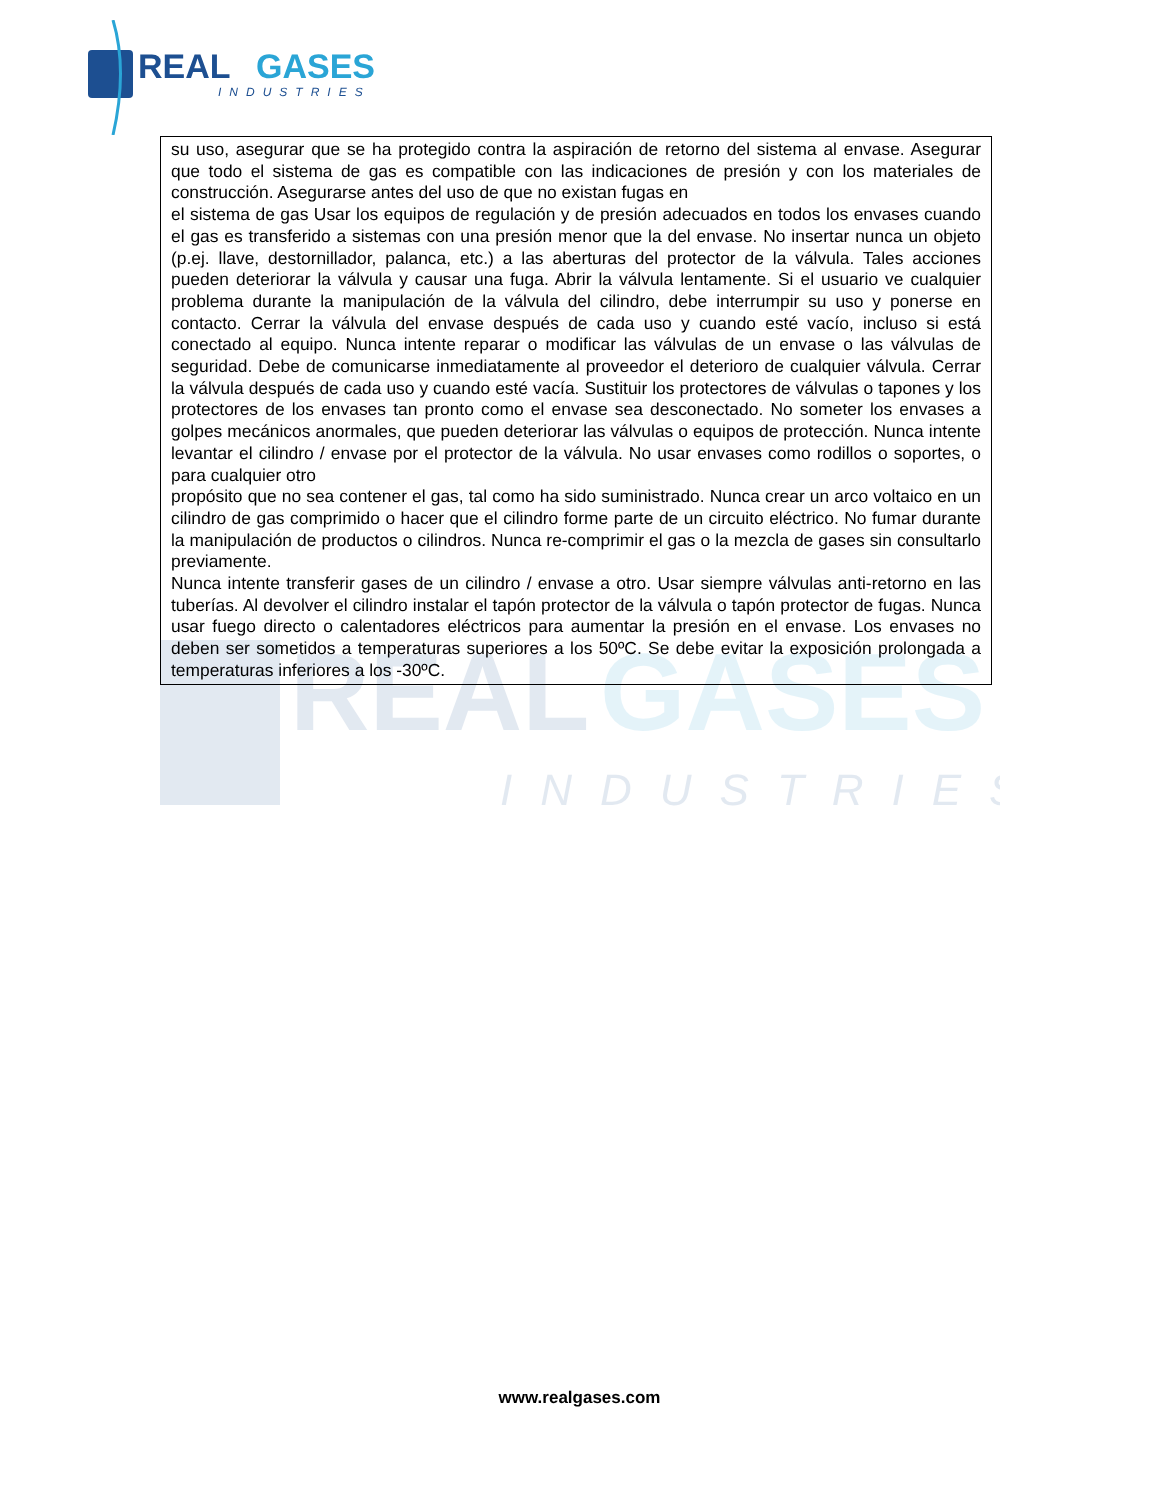REAL
GASES
INDUSTRIES
REAL
GASES
INDUSTRIES
| su uso, asegurar que se ha protegido contra la aspiración de retorno del sistema al envase. Asegurar que todo el sistema de gas es compatible con las indicaciones de presión y con los materiales de construcción. Asegurarse antes del uso de que no existan fugas en el sistema de gas Usar los equipos de regulación y de presión adecuados en todos los envases cuando el gas es transferido a sistemas con una presión menor que la del envase. No insertar nunca un objeto (p.ej. llave, destornillador, palanca, etc.) a las aberturas del protector de la válvula. Tales acciones pueden deteriorar la válvula y causar una fuga. Abrir la válvula lentamente. Si el usuario ve cualquier problema durante la manipulación de la válvula del cilindro, debe interrumpir su uso y ponerse en contacto. Cerrar la válvula del envase después de cada uso y cuando esté vacío, incluso si está conectado al equipo. Nunca intente reparar o modificar las válvulas de un envase o las válvulas de seguridad. Debe de comunicarse inmediatamente al proveedor el deterioro de cualquier válvula. Cerrar la válvula después de cada uso y cuando esté vacía. Sustituir los protectores de válvulas o tapones y los protectores de los envases tan pronto como el envase sea desconectado. No someter los envases a golpes mecánicos anormales, que pueden deteriorar las válvulas o equipos de protección. Nunca intente levantar el cilindro / envase por el protector de la válvula. No usar envases como rodillos o soportes, o para cualquier otro propósito que no sea contener el gas, tal como ha sido suministrado. Nunca crear un arco voltaico en un cilindro de gas comprimido o hacer que el cilindro forme parte de un circuito eléctrico. No fumar durante la manipulación de productos o cilindros. Nunca re-comprimir el gas o la mezcla de gases sin consultarlo previamente. Nunca intente transferir gases de un cilindro / envase a otro. Usar siempre válvulas anti-retorno en las tuberías. Al devolver el cilindro instalar el tapón protector de la válvula o tapón protector de fugas. Nunca usar fuego directo o calentadores eléctricos para aumentar la presión en el envase. Los envases no deben ser sometidos a temperaturas superiores a los 50ºC. Se debe evitar la exposición prolongada a temperaturas inferiores a los -30ºC. |
www.realgases.com